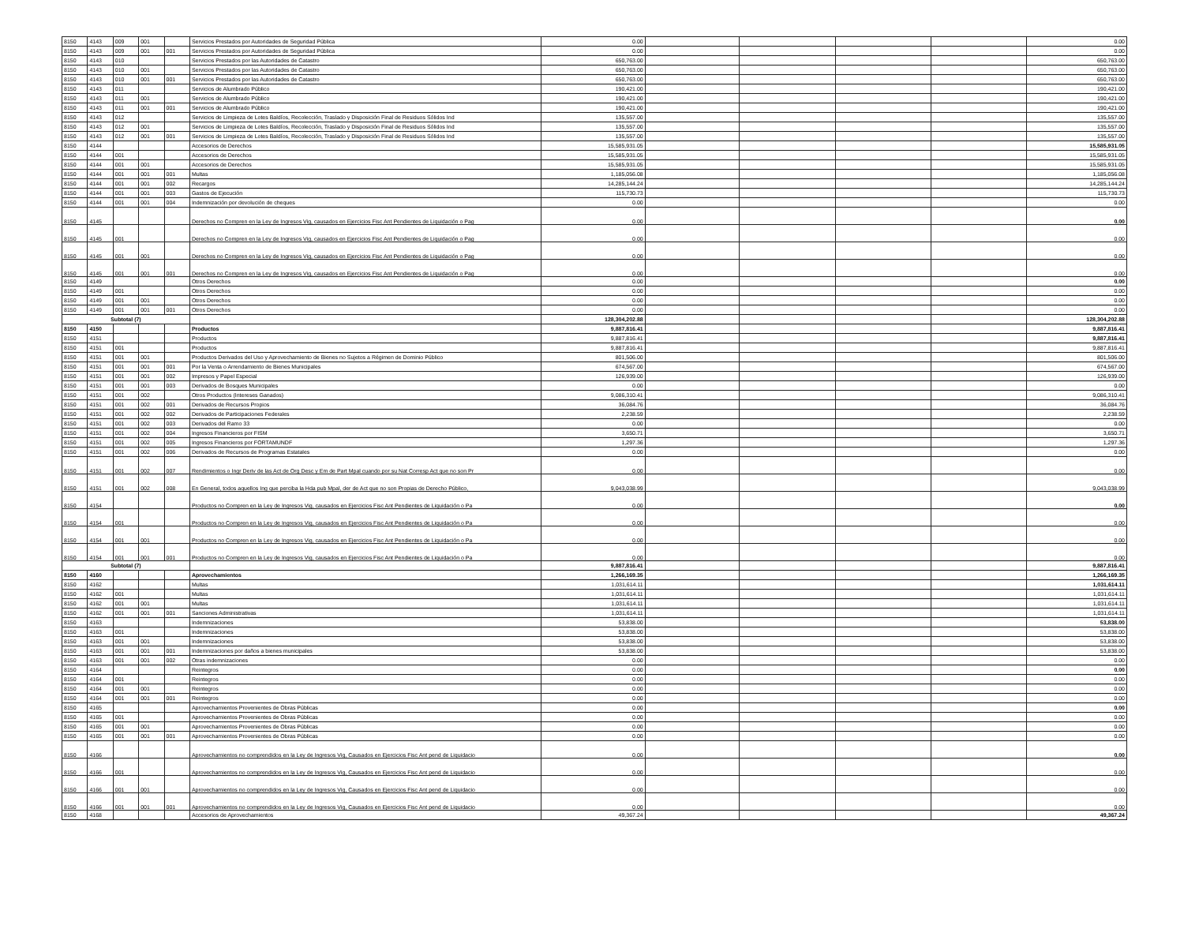| 8150 | 4143 | 009 | 001 | | Servicios Prestados por Autoridades de Seguridad Pública | 0.00 | | | | | 0.00 |
| 8150 | 4143 | 009 | 001 | 001 | Servicios Prestados por Autoridades de Seguridad Pública | 0.00 | | | | | 0.00 |
| 8150 | 4143 | 010 | | | Servicios Prestados por las Autoridades de Catastro | 650,763.00 | | | | | 650,763.00 |
| 8150 | 4143 | 010 | 001 | | Servicios Prestados por las Autoridades de Catastro | 650,763.00 | | | | | 650,763.00 |
| 8150 | 4143 | 010 | 001 | 001 | Servicios Prestados por las Autoridades de Catastro | 650,763.00 | | | | | 650,763.00 |
| 8150 | 4143 | 011 | | | Servicios de Alumbrado Público | 190,421.00 | | | | | 190,421.00 |
| 8150 | 4143 | 011 | 001 | | Servicios de Alumbrado Público | 190,421.00 | | | | | 190,421.00 |
| 8150 | 4143 | 011 | 001 | 001 | Servicios de Alumbrado Público | 190,421.00 | | | | | 190,421.00 |
| 8150 | 4143 | 012 | | | Servicios de Limpieza de Lotes Baldíos, Recolección, Traslado y Disposición Final de Residuos Sólidos Ind | 135,557.00 | | | | | 135,557.00 |
| 8150 | 4143 | 012 | 001 | | Servicios de Limpieza de Lotes Baldíos, Recolección, Traslado y Disposición Final de Residuos Sólidos Ind | 135,557.00 | | | | | 135,557.00 |
| 8150 | 4143 | 012 | 001 | 001 | Servicios de Limpieza de Lotes Baldíos, Recolección, Traslado y Disposición Final de Residuos Sólidos Ind | 135,557.00 | | | | | 135,557.00 |
| 8150 | 4144 | | | | Accesorios de Derechos | 15,585,931.05 | | | | | 15,585,931.05 |
| 8150 | 4144 | 001 | | | Accesorios de Derechos | 15,585,931.05 | | | | | 15,585,931.05 |
| 8150 | 4144 | 001 | 001 | | Accesorios de Derechos | 15,585,931.05 | | | | | 15,585,931.05 |
| 8150 | 4144 | 001 | 001 | 001 | Multas | 1,185,056.08 | | | | | 1,185,056.08 |
| 8150 | 4144 | 001 | 001 | 002 | Recargos | 14,285,144.24 | | | | | 14,285,144.24 |
| 8150 | 4144 | 001 | 001 | 003 | Gastos de Ejecución | 115,730.73 | | | | | 115,730.73 |
| 8150 | 4144 | 001 | 001 | 004 | Indemnización por devolución de cheques | 0.00 | | | | | 0.00 |
| 8150 | 4145 | | | | Derechos no Compren en la Ley de Ingresos Vig, causados en Ejercicios Fisc Ant Pendientes de Liquidación o Pag | 0.00 | | | | | 0.00 |
| 8150 | 4145 | 001 | | | Derechos no Compren en la Ley de Ingresos Vig, causados en Ejercicios Fisc Ant Pendientes de Liquidación o Pag | 0.00 | | | | | 0.00 |
| 8150 | 4145 | 001 | 001 | | Derechos no Compren en la Ley de Ingresos Vig, causados en Ejercicios Fisc Ant Pendientes de Liquidación o Pag | 0.00 | | | | | 0.00 |
| 8150 | 4145 | 001 | 001 | 001 | Derechos no Compren en la Ley de Ingresos Vig, causados en Ejercicios Fisc Ant Pendientes de Liquidación o Pag | 0.00 | | | | | 0.00 |
| 8150 | 4149 | | | | Otros Derechos | 0.00 | | | | | 0.00 |
| 8150 | 4149 | 001 | | | Otros Derechos | 0.00 | | | | | 0.00 |
| 8150 | 4149 | 001 | 001 | | Otros Derechos | 0.00 | | | | | 0.00 |
| 8150 | 4149 | 001 | 001 | 001 | Otros Derechos | 0.00 | | | | | 0.00 |
| Subtotal (7) | | | | | | 128,304,202.88 | | | | | 128,304,202.88 |
| 8150 | 4150 | | | | Productos | 9,887,816.41 | | | | | 9,887,816.41 |
| 8150 | 4151 | | | | Productos | 9,887,816.41 | | | | | 9,887,816.41 |
| 8150 | 4151 | 001 | | | Productos | 9,887,816.41 | | | | | 9,887,816.41 |
| 8150 | 4151 | 001 | 001 | | Productos Derivados del Uso y Aprovechamiento de Bienes no Sujetos a Régimen de Dominio Público | 801,506.00 | | | | | 801,506.00 |
| 8150 | 4151 | 001 | 001 | 001 | Por la Venta o Arrendamiento de Bienes Municipales | 674,567.00 | | | | | 674,567.00 |
| 8150 | 4151 | 001 | 001 | 002 | Impresos y Papel Especial | 126,939.00 | | | | | 126,939.00 |
| 8150 | 4151 | 001 | 001 | 003 | Derivados de Bosques Municipales | 0.00 | | | | | 0.00 |
| 8150 | 4151 | 001 | 002 | | Otros Productos (Intereses Ganados) | 9,086,310.41 | | | | | 9,086,310.41 |
| 8150 | 4151 | 001 | 002 | 001 | Derivados de Recursos Propios | 36,084.76 | | | | | 36,084.76 |
| 8150 | 4151 | 001 | 002 | 002 | Derivados de Participaciones Federales | 2,238.59 | | | | | 2,238.59 |
| 8150 | 4151 | 001 | 002 | 003 | Derivados del Ramo 33 | 0.00 | | | | | 0.00 |
| 8150 | 4151 | 001 | 002 | 004 | Ingresos Financieros por FISM | 3,650.71 | | | | | 3,650.71 |
| 8150 | 4151 | 001 | 002 | 005 | Ingresos Financieros por FORTAMUNDF | 1,297.36 | | | | | 1,297.36 |
| 8150 | 4151 | 001 | 002 | 006 | Derivados de Recursos de Programas Estatales | 0.00 | | | | | 0.00 |
| 8150 | 4151 | 001 | 002 | 007 | Rendimientos o Ingr Deriv de las Act de Org Desc y Em de Part Mpal cuando por su Nat Corresp Act que no son Pr | 0.00 | | | | | 0.00 |
| 8150 | 4151 | 001 | 002 | 008 | En General, todos aquellos Ing que perciba la Hda pub Mpal, der de Act que no son Propias de Derecho Público, | 9,043,038.99 | | | | | 9,043,038.99 |
| 8150 | 4154 | | | | Productos no Compren en la Ley de Ingresos Vig, causados en Ejercicios Fisc Ant Pendientes de Liquidación o Pa | 0.00 | | | | | 0.00 |
| 8150 | 4154 | 001 | | | Productos no Compren en la Ley de Ingresos Vig, causados en Ejercicios Fisc Ant Pendientes de Liquidación o Pa | 0.00 | | | | | 0.00 |
| 8150 | 4154 | 001 | 001 | | Productos no Compren en la Ley de Ingresos Vig, causados en Ejercicios Fisc Ant Pendientes de Liquidación o Pa | 0.00 | | | | | 0.00 |
| 8150 | 4154 | 001 | 001 | 001 | Productos no Compren en la Ley de Ingresos Vig, causados en Ejercicios Fisc Ant Pendientes de Liquidación o Pa | 0.00 | | | | | 0.00 |
| Subtotal (7) | | | | | | 9,887,816.41 | | | | | 9,887,816.41 |
| 8150 | 4160 | | | | Aprovechamientos | 1,266,169.35 | | | | | 1,266,169.35 |
| 8150 | 4162 | | | | Multas | 1,031,614.11 | | | | | 1,031,614.11 |
| 8150 | 4162 | 001 | | | Multas | 1,031,614.11 | | | | | 1,031,614.11 |
| 8150 | 4162 | 001 | 001 | | Multas | 1,031,614.11 | | | | | 1,031,614.11 |
| 8150 | 4162 | 001 | 001 | 001 | Sanciones Administrativas | 1,031,614.11 | | | | | 1,031,614.11 |
| 8150 | 4163 | | | | Indemnizaciones | 53,838.00 | | | | | 53,838.00 |
| 8150 | 4163 | 001 | | | Indemnizaciones | 53,838.00 | | | | | 53,838.00 |
| 8150 | 4163 | 001 | 001 | | Indemnizaciones | 53,838.00 | | | | | 53,838.00 |
| 8150 | 4163 | 001 | 001 | 001 | Indemnizaciones por daños a bienes municipales | 53,838.00 | | | | | 53,838.00 |
| 8150 | 4163 | 001 | 001 | 002 | Otras indemnizaciones | 0.00 | | | | | 0.00 |
| 8150 | 4164 | | | | Reintegros | 0.00 | | | | | 0.00 |
| 8150 | 4164 | 001 | | | Reintegros | 0.00 | | | | | 0.00 |
| 8150 | 4164 | 001 | 001 | | Reintegros | 0.00 | | | | | 0.00 |
| 8150 | 4164 | 001 | 001 | 001 | Reintegros | 0.00 | | | | | 0.00 |
| 8150 | 4165 | | | | Aprovechamientos Provenientes de Obras Públicas | 0.00 | | | | | 0.00 |
| 8150 | 4165 | 001 | | | Aprovechamientos Provenientes de Obras Públicas | 0.00 | | | | | 0.00 |
| 8150 | 4165 | 001 | 001 | | Aprovechamientos Provenientes de Obras Públicas | 0.00 | | | | | 0.00 |
| 8150 | 4165 | 001 | 001 | 001 | Aprovechamientos Provenientes de Obras Públicas | 0.00 | | | | | 0.00 |
| 8150 | 4166 | | | | Aprovechamientos no comprendidos en la Ley de Ingresos Vig, Causados en Ejercicios Fisc Ant pend de Liquidacio | 0.00 | | | | | 0.00 |
| 8150 | 4166 | 001 | | | Aprovechamientos no comprendidos en la Ley de Ingresos Vig, Causados en Ejercicios Fisc Ant pend de Liquidacio | 0.00 | | | | | 0.00 |
| 8150 | 4166 | 001 | 001 | | Aprovechamientos no comprendidos en la Ley de Ingresos Vig, Causados en Ejercicios Fisc Ant pend de Liquidacio | 0.00 | | | | | 0.00 |
| 8150 | 4166 | 001 | 001 | 001 | Aprovechamientos no comprendidos en la Ley de Ingresos Vig, Causados en Ejercicios Fisc Ant pend de Liquidacio | 0.00 | | | | | 0.00 |
| 8150 | 4168 | | | | Accesorios de Aprovechamientos | 49,367.24 | | | | | 49,367.24 |